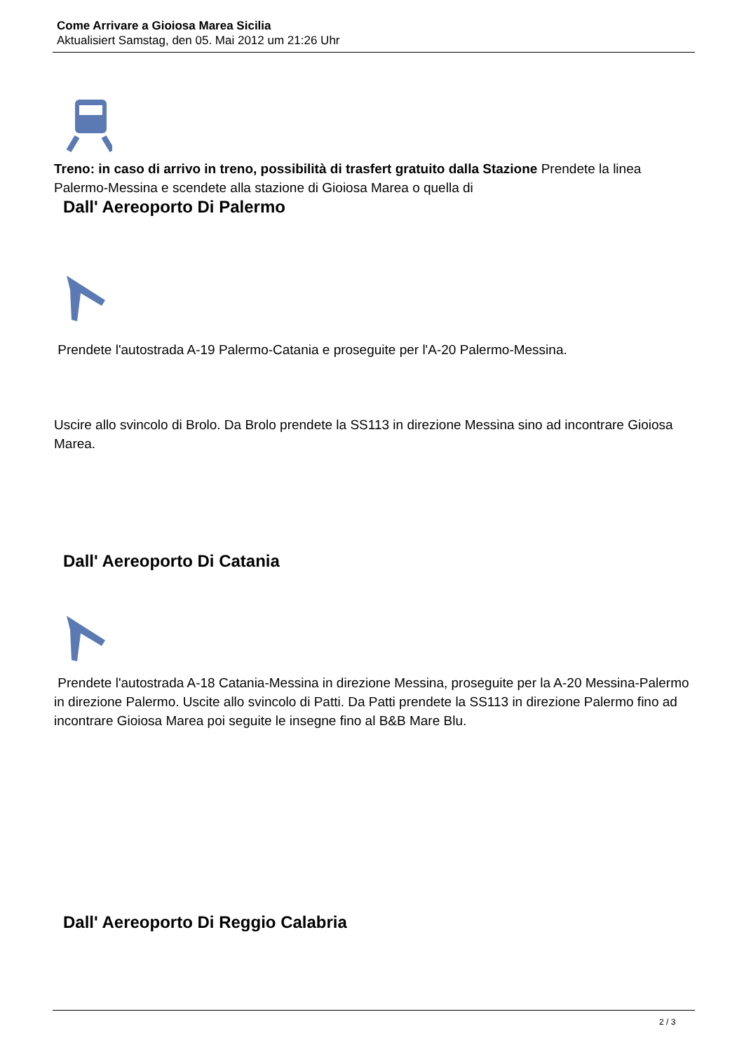Come Arrivare a Gioiosa Marea Sicilia
Aktualisiert Samstag, den 05. Mai 2012 um 21:26 Uhr
Treno: in caso di arrivo in treno, possibilità di trasfert gratuito dalla Stazione Prendete la linea Palermo-Messina e scendete alla stazione di Gioiosa Marea o quella di
Dall' Aereoporto Di Palermo
Prendete l'autostrada A-19 Palermo-Catania e proseguite per l'A-20 Palermo-Messina.
Uscire allo svincolo di Brolo. Da Brolo prendete la SS113 in direzione Messina sino ad incontrare Gioiosa Marea.
Dall' Aereoporto Di Catania
Prendete l'autostrada A-18 Catania-Messina in direzione Messina, proseguite per la A-20 Messina-Palermo in direzione Palermo. Uscite allo svincolo di Patti. Da Patti prendete la SS113 in direzione Palermo fino ad incontrare Gioiosa Marea poi seguite le insegne fino al B&B Mare Blu.
Dall' Aereoporto Di Reggio Calabria
2 / 3